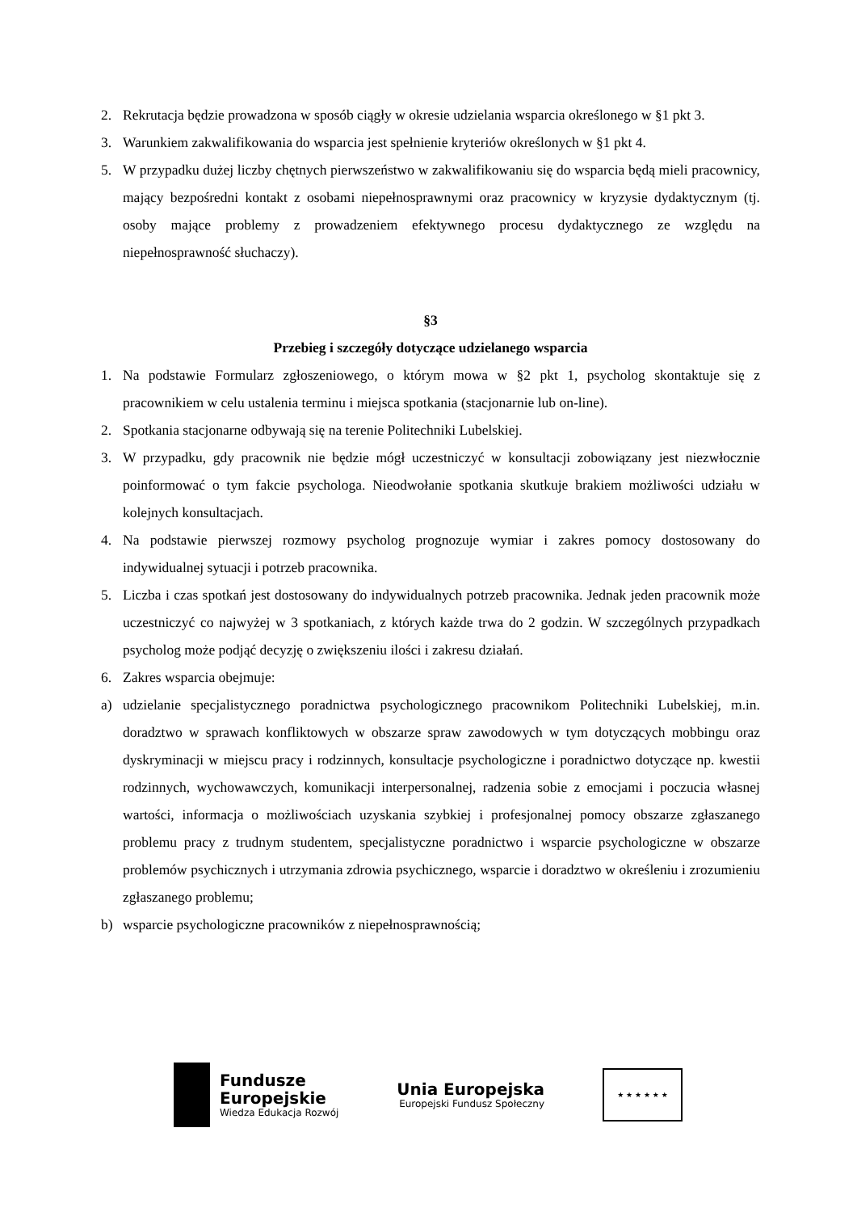2. Rekrutacja będzie prowadzona w sposób ciągły w okresie udzielania wsparcia określonego w §1 pkt 3.
3. Warunkiem zakwalifikowania do wsparcia jest spełnienie kryteriów określonych w §1 pkt 4.
5. W przypadku dużej liczby chętnych pierwszeństwo w zakwalifikowaniu się do wsparcia będą mieli pracownicy, mający bezpośredni kontakt z osobami niepełnosprawnymi oraz pracownicy w kryzysie dydaktycznym (tj. osoby mające problemy z prowadzeniem efektywnego procesu dydaktycznego ze względu na niepełnosprawność słuchaczy).
§3
Przebieg i szczegóły dotyczące udzielanego wsparcia
1. Na podstawie Formularz zgłoszeniowego, o którym mowa w §2 pkt 1, psycholog skontaktuje się z pracownikiem w celu ustalenia terminu i miejsca spotkania (stacjonarnie lub on-line).
2. Spotkania stacjonarne odbywają się na terenie Politechniki Lubelskiej.
3. W przypadku, gdy pracownik nie będzie mógł uczestniczyć w konsultacji zobowiązany jest niezwłocznie poinformować o tym fakcie psychologa. Nieodwołanie spotkania skutkuje brakiem możliwości udziału w kolejnych konsultacjach.
4. Na podstawie pierwszej rozmowy psycholog prognozuje wymiar i zakres pomocy dostosowany do indywidualnej sytuacji i potrzeb pracownika.
5. Liczba i czas spotkań jest dostosowany do indywidualnych potrzeb pracownika. Jednak jeden pracownik może uczestniczyć co najwyżej w 3 spotkaniach, z których każde trwa do 2 godzin. W szczególnych przypadkach psycholog może podjąć decyzję o zwiększeniu ilości i zakresu działań.
6. Zakres wsparcia obejmuje:
a) udzielanie specjalistycznego poradnictwa psychologicznego pracownikom Politechniki Lubelskiej, m.in. doradztwo w sprawach konfliktowych w obszarze spraw zawodowych w tym dotyczących mobbingu oraz dyskryminacji w miejscu pracy i rodzinnych, konsultacje psychologiczne i poradnictwo dotyczące np. kwestii rodzinnych, wychowawczych, komunikacji interpersonalnej, radzenia sobie z emocjami i poczucia własnej wartości, informacja o możliwościach uzyskania szybkiej i profesjonalnej pomocy obszarze zgłaszanego problemu pracy z trudnym studentem, specjalistyczne poradnictwo i wsparcie psychologiczne w obszarze problemów psychicznych i utrzymania zdrowia psychicznego, wsparcie i doradztwo w określeniu i zrozumieniu zgłaszanego problemu;
b) wsparcie psychologiczne pracowników z niepełnosprawnością;
Fundusze
Europejskie
Wiedza Edukacja Rozwój
Unia Europejska
Europejski Fundusz Społeczny
★ ★ ★ ★ ★ ★